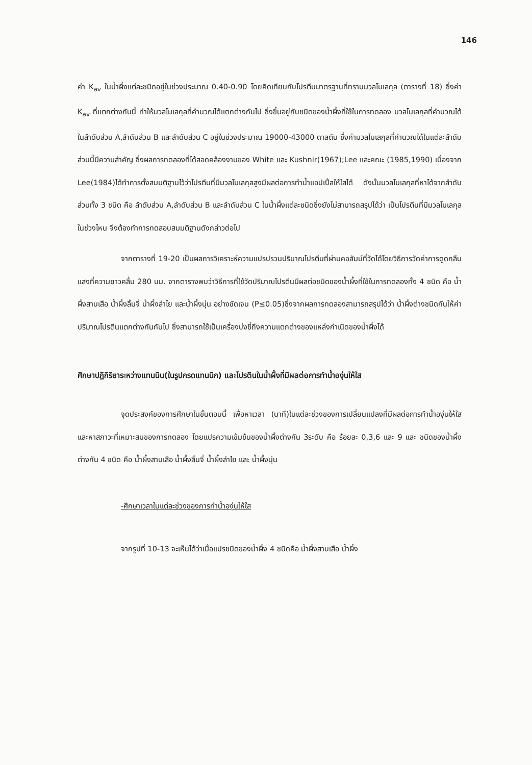146
ค่า K<sub>av</sub> ในน้ำผึ้งแต่ละชนิดอยู่ในช่วงประมาณ 0.40-0.90 โดยคิดเทียบกับโปรตีนมาตรฐานที่ทราบมวลโมเลกุล (ตารางที่ 18) ซึ่งค่า K<sub>av</sub> ที่แตกต่างกันนี้ ทำให้มวลโมเลกุลที่คำนวณได้แตกต่างกันไป ซึ่งขึ้นอยู่กับชนิดของน้ำผึ้งที่ใช้ในการทดลอง มวลโมเลกุลที่คำนวณได้ในลำดับส่วน A,ลำดับส่วน B และลำดับส่วน C อยู่ในช่วงประมาณ 19000-43000 ดาลตัน ซึ่งค่ามวลโมเลกุลที่คำนวณได้ในแต่ละลำดับส่วนนี้มีความสำคัญ ซึ่งผลการทดลองที่ได้สอดคล้องงานของ White และ Kushnir(1967);Lee และคณะ (1985,1990) เนื่องจาก Lee(1984)ได้ทำการตั้งสมมติฐานไว้ว่าโปรตีนที่มีมวลโมเลกุลสูงมีผลต่อการทำน้ำแอปเปิ้ลให้ใสได้ ดังนั้นมวลโมเลกุลที่หาได้จากลำดับส่วนทั้ง 3 ชนิด คือ ลำดับส่วน A,ลำดับส่วน B และลำดับส่วน C ในน้ำผึ้งแต่ละชนิดซึ่งยังไม่สามารถสรุปได้ว่า เป็นโปรตีนที่มีมวลโมเลกุลในช่วงไหน จึงต้องทำการทดสอบสมมติฐานดังกล่าวต่อไป
จากตารางที่ 19-20 เป็นผลการวิเคราะห์ความแปรปรวนปริมาณโปรตีนที่ผ่านคอลัมน์ที่วัดได้โดยวิธีการวัดค่าการดูดกลืนแสงที่ความยาวคลื่น 280 นม. จากตารางพบว่าวิธีการที่ใช้วัดปริมาณโปรตีนมีผลต่อชนิดของน้ำผึ้งที่ใช้ในการทดลองทั้ง 4 ชนิด คือ น้ำผึ้งสาบเสือ น้ำผึ้งลิ้นจี่ น้ำผึ้งลำไย และน้ำผึ้งนุ่น อย่างชัดเจน (P≤0.05)ซึ่งจากผลการทดลองสามารถสรุปได้ว่า น้ำผึ้งต่างชนิดกันให้ค่าปริมาณโปรตีนแตกต่างกันกันไป ซึ่งสามารถใช้เป็นเครื่องบ่งชี้ถึงความแตกต่างของแหล่งกำเนิดของน้ำผึ้งได้
ศึกษาปฏิกิริยาระหว่างแทนนิน(ในรูปกรดแทนนิก) และโปรตีนในน้ำผึ้งที่มีผลต่อการทำน้ำองุ่นให้ใส
จุดประสงค์ของการศึกษาในขั้นตอนนี้ เพื่อหาเวลา (นาที)ในแต่ละช่วงของการเปลี่ยนแปลงที่มีผลต่อการทำน้ำองุ่นให้ใส และหาสภาวะที่เหมาะสมของการทดลอง โดยแปรความเข้มข้นของน้ำผึ้งต่างกัน 3ระดับ คือ ร้อยละ 0,3,6 และ 9 และ ชนิดของน้ำผึ้งต่างกัน 4 ชนิด คือ น้ำผึ้งสาบเสือ น้ำผึ้งลิ้นจี่ น้ำผึ้งลำไย และ น้ำผึ้งนุ่น
-ศึกษาเวลาในแต่ละช่วงของการทำน้ำองุ่นให้ใส
จากรูปที่ 10-13 จะเห็นได้ว่าเมื่อแปรชนิดของน้ำผึ้ง 4 ชนิดคือ น้ำผึ้งสาบเสือ น้ำผึ้ง